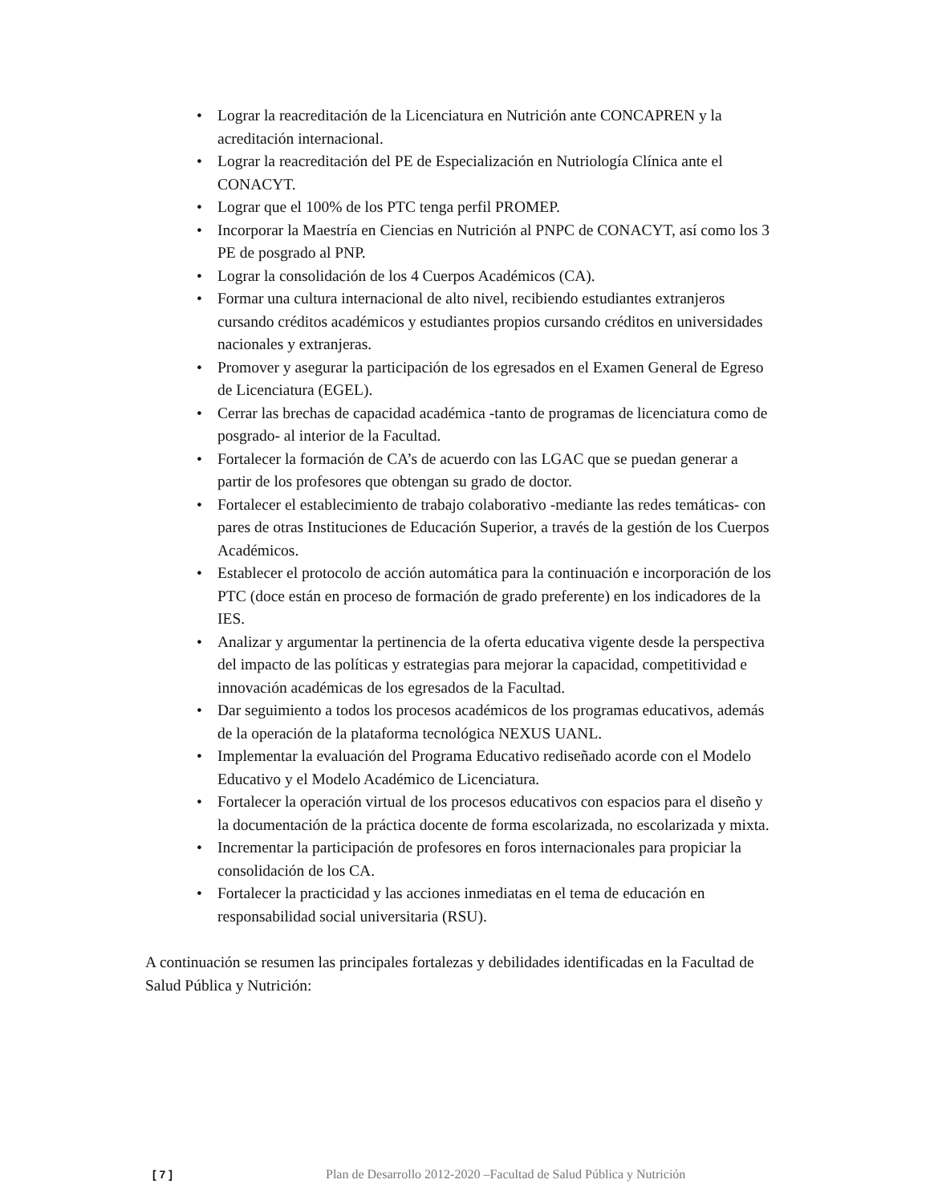• Lograr la reacreditación de la Licenciatura en Nutrición ante CONCAPREN y la acreditación internacional.
• Lograr la reacreditación del PE de Especialización en Nutriología Clínica ante el CONACYT.
• Lograr que el 100% de los PTC tenga perfil PROMEP.
• Incorporar la Maestría en Ciencias en Nutrición al PNPC de CONACYT, así como los 3 PE de posgrado al PNP.
• Lograr la consolidación de los 4 Cuerpos Académicos (CA).
• Formar una cultura internacional de alto nivel, recibiendo estudiantes extranjeros cursando créditos académicos y estudiantes propios cursando créditos en universidades nacionales y extranjeras.
• Promover y asegurar la participación de los egresados en el Examen General de Egreso de Licenciatura (EGEL).
• Cerrar las brechas de capacidad académica -tanto de programas de licenciatura como de posgrado- al interior de la Facultad.
• Fortalecer la formación de CA’s de acuerdo con las LGAC que se puedan generar a partir de los profesores que obtengan su grado de doctor.
• Fortalecer el establecimiento de trabajo colaborativo -mediante las redes temáticas- con pares de otras Instituciones de Educación Superior, a través de la gestión de los Cuerpos Académicos.
• Establecer el protocolo de acción automática para la continuación e incorporación de los PTC (doce están en proceso de formación de grado preferente) en los indicadores de la IES.
• Analizar y argumentar la pertinencia de la oferta educativa vigente desde la perspectiva del impacto de las políticas y estrategias para mejorar la capacidad, competitividad e innovación académicas de los egresados de la Facultad.
• Dar seguimiento a todos los procesos académicos de los programas educativos, además de la operación de la plataforma tecnológica NEXUS UANL.
• Implementar la evaluación del Programa Educativo rediseñado acorde con el Modelo Educativo y el Modelo Académico de Licenciatura.
• Fortalecer la operación virtual de los procesos educativos con espacios para el diseño y la documentación de la práctica docente de forma escolarizada, no escolarizada y mixta.
• Incrementar la participación de profesores en foros internacionales para propiciar la consolidación de los CA.
• Fortalecer la practicidad y las acciones inmediatas en el tema de educación en responsabilidad social universitaria (RSU).
A continuación se resumen las principales fortalezas y debilidades identificadas en la Facultad de Salud Pública y Nutrición:
[ 7 ] Plan de Desarrollo 2012-2020 –Facultad de Salud Pública y Nutrición